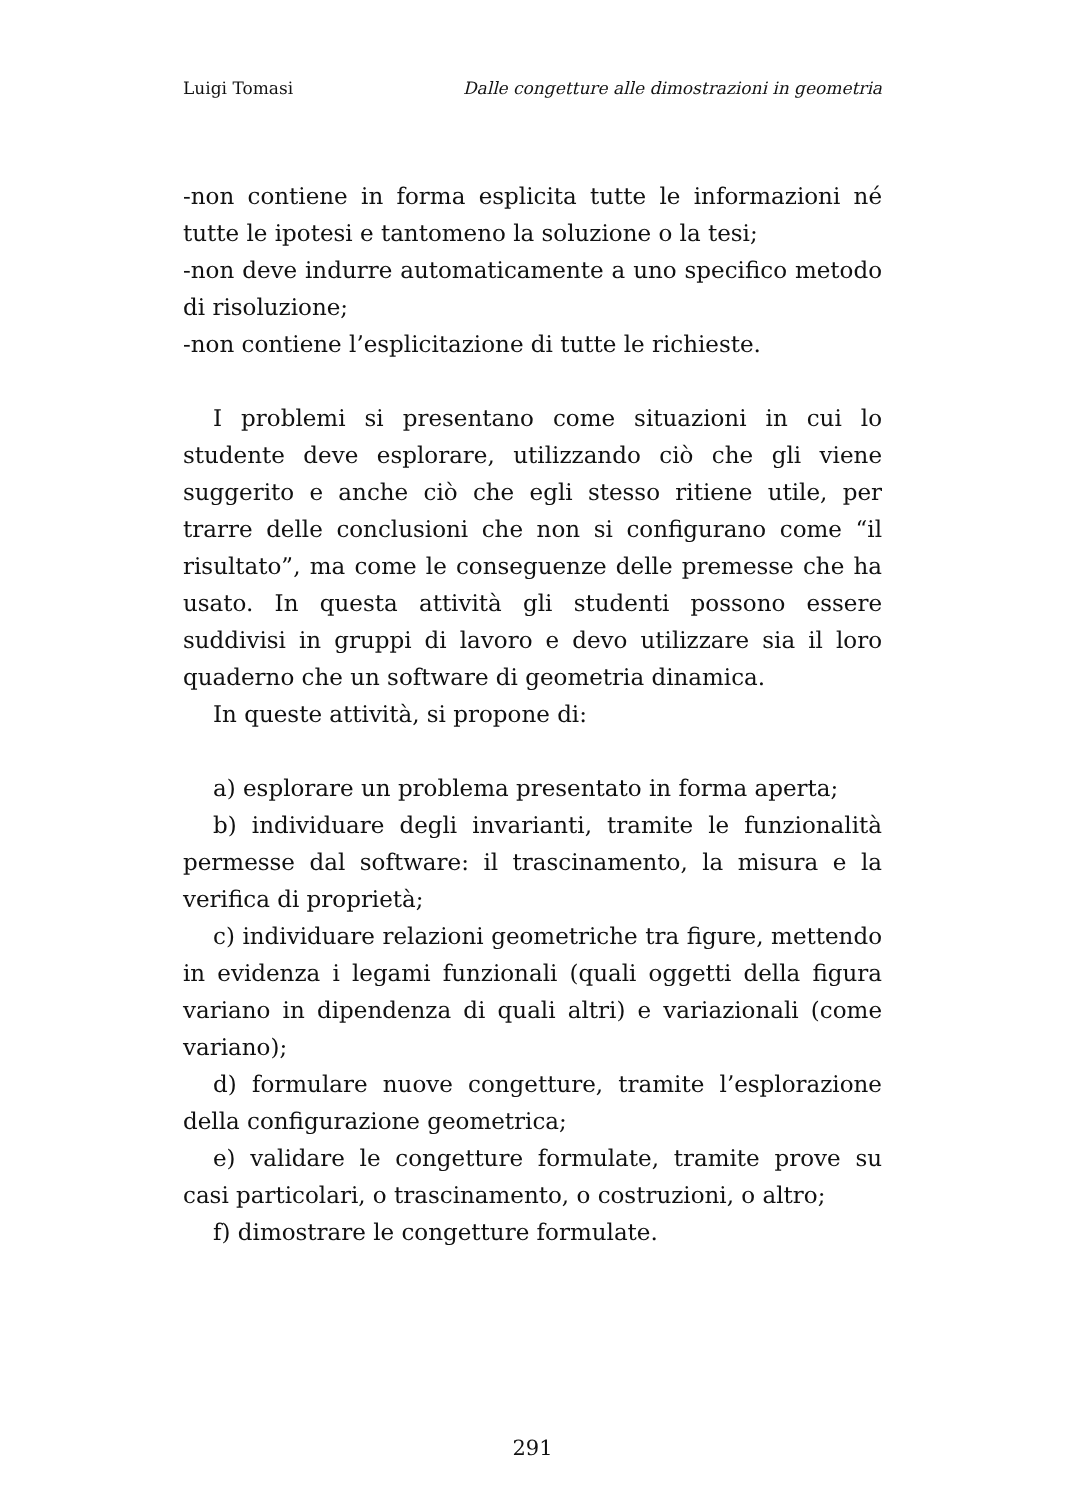Luigi Tomasi Dalle congetture alle dimostrazioni in geometria
-non contiene in forma esplicita tutte le informazioni né tutte le ipotesi e tantomeno la soluzione o la tesi;
-non deve indurre automaticamente a uno specifico metodo di risoluzione;
-non contiene l’esplicitazione di tutte le richieste.
I problemi si presentano come situazioni in cui lo studente deve esplorare, utilizzando ciò che gli viene suggerito e anche ciò che egli stesso ritiene utile, per trarre delle conclusioni che non si configurano come “il risultato”, ma come le conseguenze delle premesse che ha usato. In questa attività gli studenti possono essere suddivisi in gruppi di lavoro e devo utilizzare sia il loro quaderno che un software di geometria dinamica.
In queste attività, si propone di:
a) esplorare un problema presentato in forma aperta;
b) individuare degli invarianti, tramite le funzionalità permesse dal software: il trascinamento, la misura e la verifica di proprietà;
c) individuare relazioni geometriche tra figure, mettendo in evidenza i legami funzionali (quali oggetti della figura variano in dipendenza di quali altri) e variazionali (come variano);
d) formulare nuove congetture, tramite l’esplorazione della configurazione geometrica;
e) validare le congetture formulate, tramite prove su casi particolari, o trascinamento, o costruzioni, o altro;
f) dimostrare le congetture formulate.
291